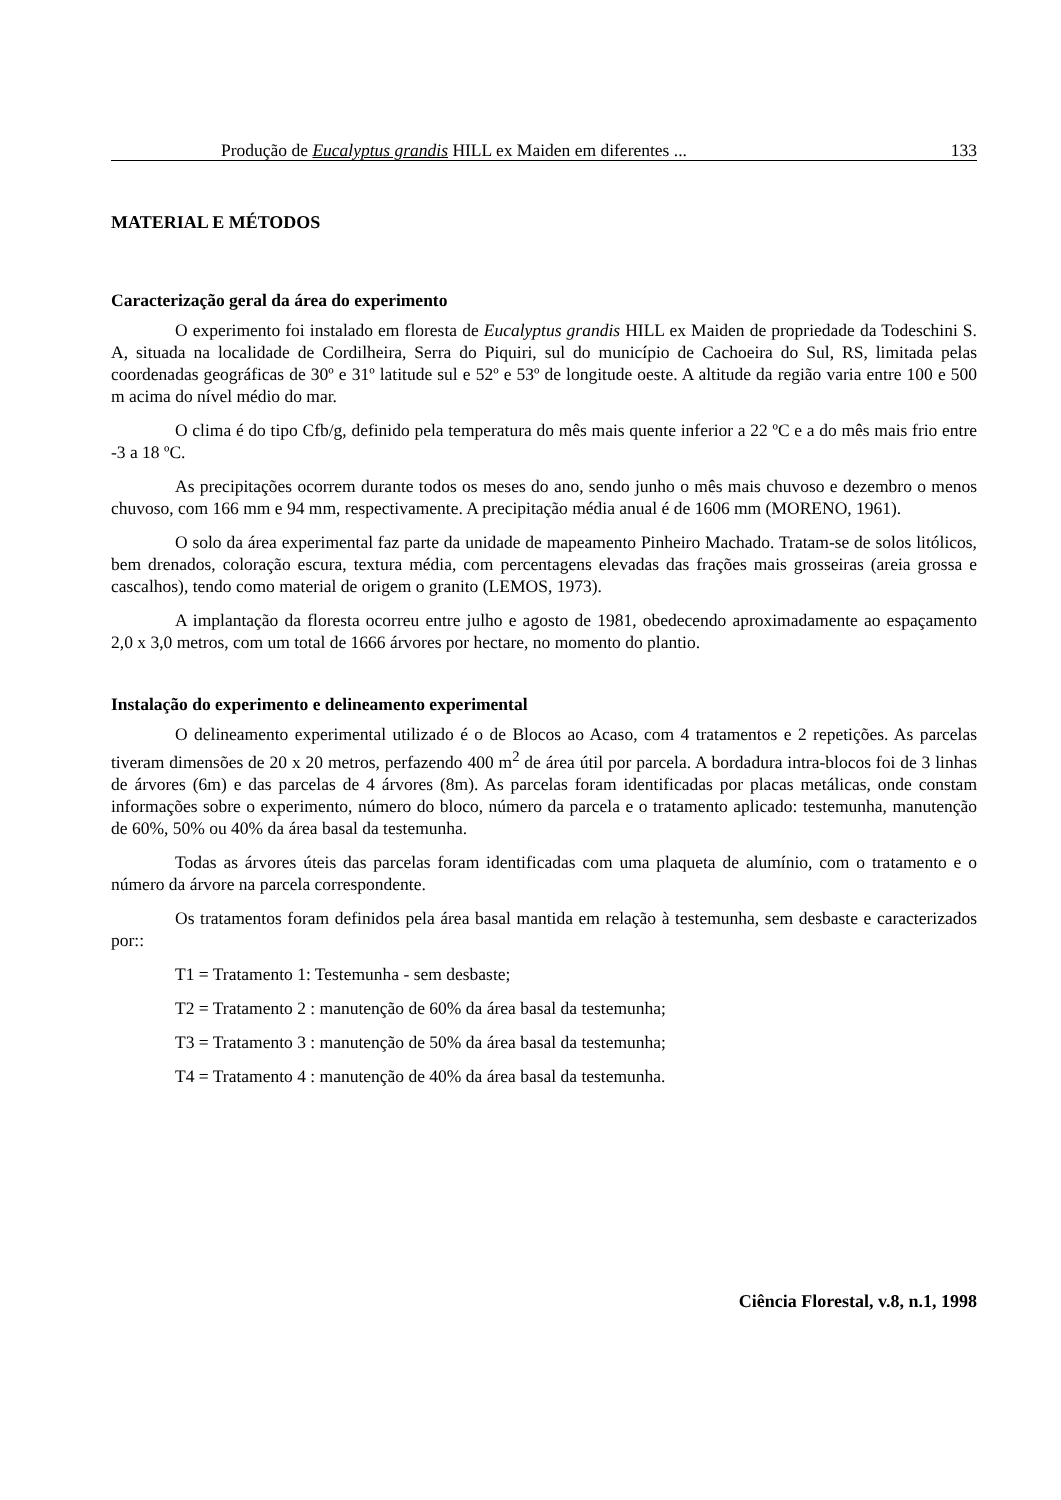Produção de Eucalyptus grandis HILL ex Maiden em diferentes ... 133
MATERIAL E MÉTODOS
Caracterização geral da área do experimento
O experimento foi instalado em floresta de Eucalyptus grandis HILL ex Maiden de propriedade da Todeschini S. A, situada na localidade de Cordilheira, Serra do Piquiri, sul do município de Cachoeira do Sul, RS, limitada pelas coordenadas geográficas de 30º e 31º latitude sul e 52º e 53º de longitude oeste. A altitude da região varia entre 100 e 500 m acima do nível médio do mar.
O clima é do tipo Cfb/g, definido pela temperatura do mês mais quente inferior a 22 ºC e a do mês mais frio entre -3 a 18 ºC.
As precipitações ocorrem durante todos os meses do ano, sendo junho o mês mais chuvoso e dezembro o menos chuvoso, com 166 mm e 94 mm, respectivamente. A precipitação média anual é de 1606 mm (MORENO, 1961).
O solo da área experimental faz parte da unidade de mapeamento Pinheiro Machado. Tratam-se de solos litólicos, bem drenados, coloração escura, textura média, com percentagens elevadas das frações mais grosseiras (areia grossa e cascalhos), tendo como material de origem o granito (LEMOS, 1973).
A implantação da floresta ocorreu entre julho e agosto de 1981, obedecendo aproximadamente ao espaçamento 2,0 x 3,0 metros, com um total de 1666 árvores por hectare, no momento do plantio.
Instalação do experimento e delineamento experimental
O delineamento experimental utilizado é o de Blocos ao Acaso, com 4 tratamentos e 2 repetições. As parcelas tiveram dimensões de 20 x 20 metros, perfazendo 400 m<sup>2</sup> de área útil por parcela. A bordadura intra-blocos foi de 3 linhas de árvores (6m) e das parcelas de 4 árvores (8m). As parcelas foram identificadas por placas metálicas, onde constam informações sobre o experimento, número do bloco, número da parcela e o tratamento aplicado: testemunha, manutenção de 60%, 50% ou 40% da área basal da testemunha.
Todas as árvores úteis das parcelas foram identificadas com uma plaqueta de alumínio, com o tratamento e o número da árvore na parcela correspondente.
Os tratamentos foram definidos pela área basal mantida em relação à testemunha, sem desbaste e caracterizados por::
T1 = Tratamento 1: Testemunha - sem desbaste;
T2 = Tratamento 2 : manutenção de 60% da área basal da testemunha;
T3 = Tratamento 3 : manutenção de 50% da área basal da testemunha;
T4 = Tratamento 4 : manutenção de 40% da área basal da testemunha.
Ciência Florestal, v.8, n.1, 1998